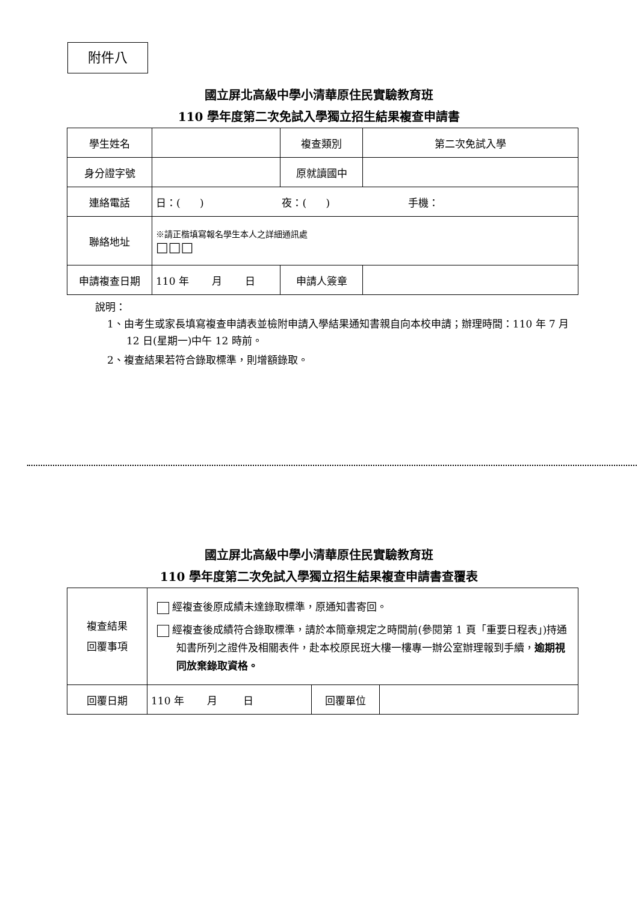附件八
國立屏北高級中學小清華原住民實驗教育班
110 學年度第二次免試入學獨立招生結果複查申請書
| 學生姓名 | | 複查類別 | 第二次免試入學 |
| 身分證字號 | | 原就讀國中 | |
| 連絡電話 | 日：( ) 夜：( ) 手機： | | |
| 聯絡地址 | ※請正楷填寫報名學生本人之詳細通訊處 □□□ | | |
| 申請複查日期 | 110 年 月 日 | 申請人簽章 | |
說明：
1、由考生或家長填寫複查申請表並檢附申請入學結果通知書親自向本校申請；辦理時間：110 年 7 月 12 日(星期一)中午 12 時前。
2、複查結果若符合錄取標準，則增額錄取。
國立屏北高級中學小清華原住民實驗教育班
110 學年度第二次免試入學獨立招生結果複查申請書查覆表
| 複查結果 回覆事項 | 經複查後原成績未達錄取標準，原通知書寄回。 經複查後成績符合錄取標準，請於本簡章規定之時間前(參閱第 1 頁「重要日程表」)持通知書所列之證件及相關表件，赴本校原民班大樓一樓專一辦公室辦理報到手續， 逾期視同放棄錄取資格。 | | |
| 回覆日期 | 110 年 月 日 | 回覆單位 | |